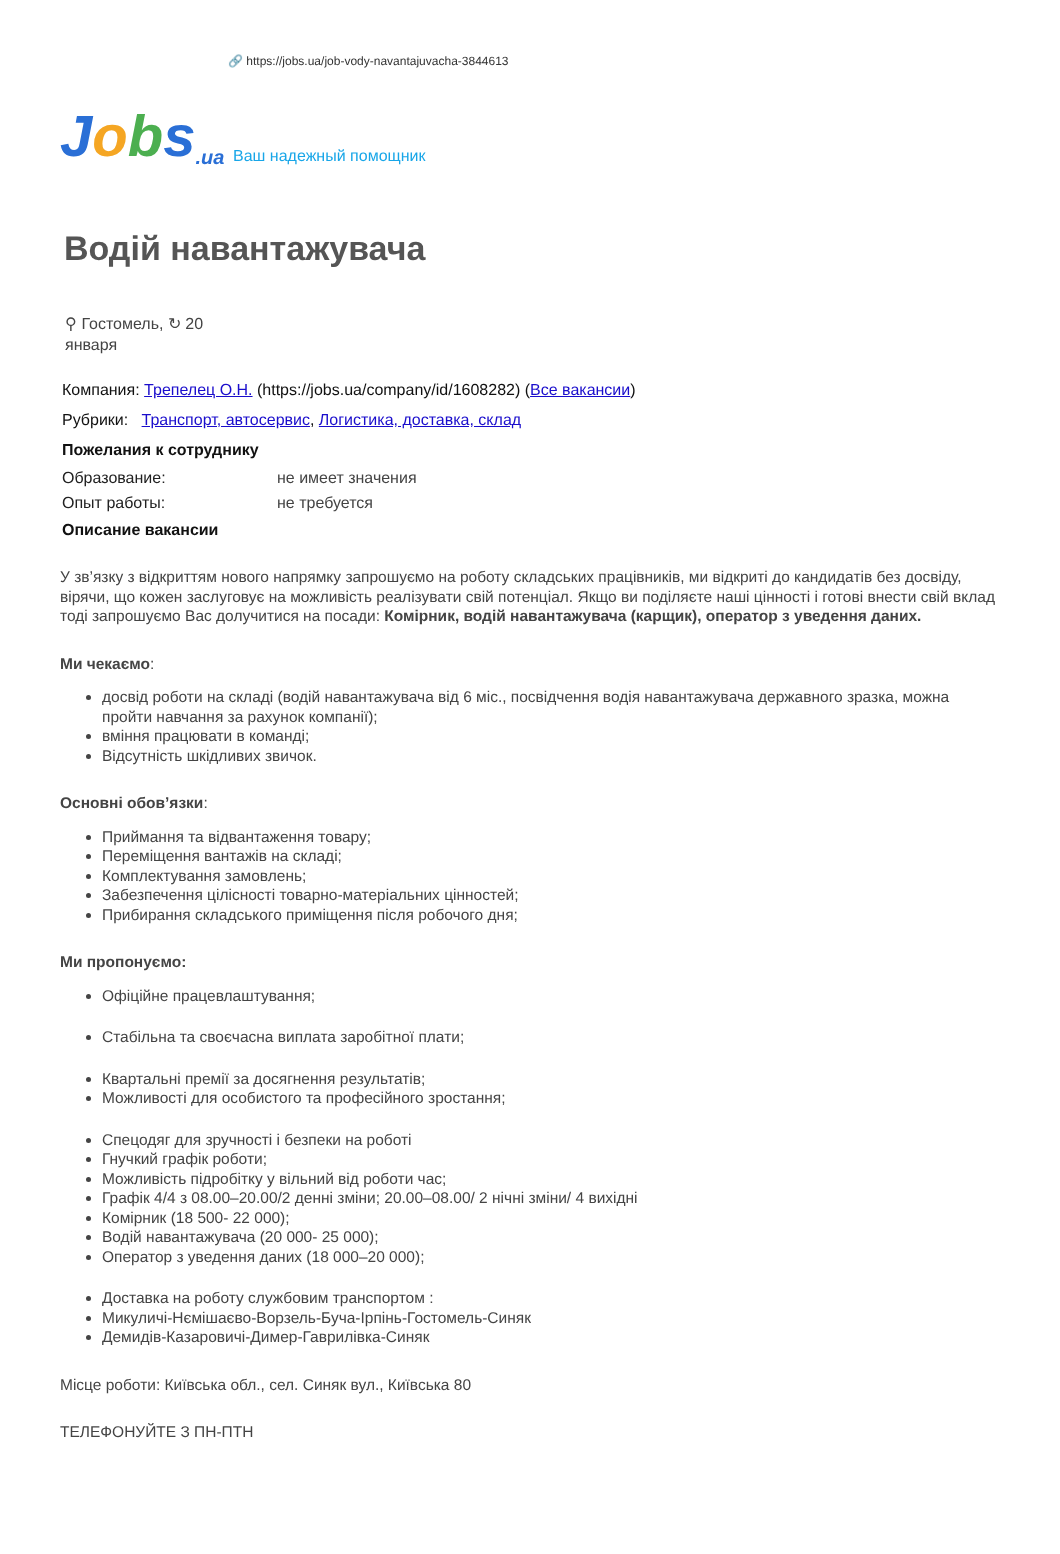🔗 https://jobs.ua/job-vody-navantajuvacha-3844613
Jobs.ua
Ваш надежный помощник
Водій навантажувача
⚲ Гостомель, ↻ 20
января
Компания: Трепелец О.Н. (https://jobs.ua/company/id/1608282) (Все вакансии)
Рубрики: Транспорт, автосервис, Логистика, доставка, склад
Пожелания к сотруднику
Образование: не имеет значения
Опыт работы: не требуется
Описание вакансии
У зв’язку з відкриттям нового напрямку запрошуємо на роботу складських працівників, ми відкриті до кандидатів без досвіду, вірячи, що кожен заслуговує на можливість реалізувати свій потенціал. Якщо ви поділяєте наші цінності і готові внести свій вклад тоді запрошуємо Вас долучитися на посади: Комірник, водій навантажувача (карщик), оператор з уведення даних.
Ми чекаємо:
досвід роботи на складі (водій навантажувача від 6 міс., посвідчення водія навантажувача державного зразка, можна пройти навчання за рахунок компанії);
вміння працювати в команді;
Відсутність шкідливих звичок.
Основні обов’язки:
Приймання та відвантаження товару;
Переміщення вантажів на складі;
Комплектування замовлень;
Забезпечення цілісності товарно-матеріальних цінностей;
Прибирання складського приміщення після робочого дня;
Ми пропонуємо:
Офіційне працевлаштування;
Стабільна та своєчасна виплата заробітної плати;
Квартальні премії за досягнення результатів;
Можливості для особистого та професійного зростання;
Спецодяг для зручності і безпеки на роботі
Гнучкий графік роботи;
Можливість підробітку у вільний від роботи час;
Графік 4/4 з 08.00–20.00/2 денні зміни; 20.00–08.00/ 2 нічні зміни/ 4 вихідні
Комірник (18 500- 22 000);
Водій навантажувача (20 000- 25 000);
Оператор з уведення даних (18 000–20 000);
Доставка на роботу службовим транспортом :
Микуличі-Нємішаєво-Ворзель-Буча-Ірпінь-Гостомель-Синяк
Демидів-Казаровичі-Димер-Гаврилівка-Синяк
Місце роботи: Київська обл., сел. Синяк вул., Київська 80
ТЕЛЕФОНУЙТЕ З ПН-ПТН